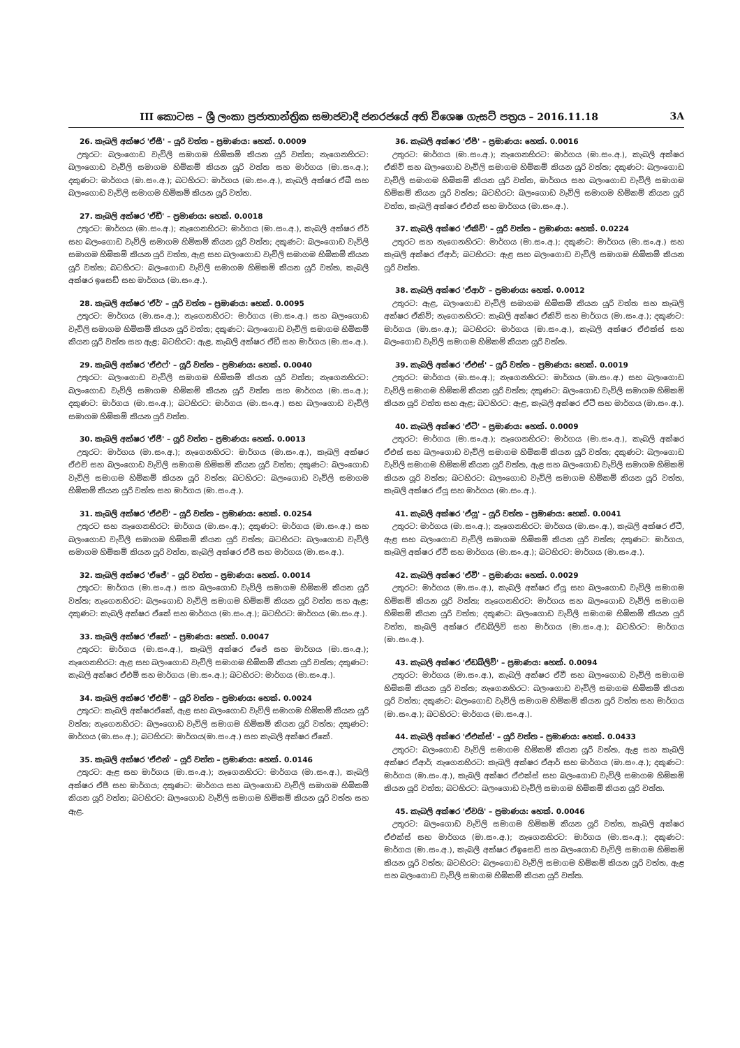III කොටස – ශ්‍රී ලංකා ප්‍රජාතාන්ත්‍රික සමාජවාදී ජනරජයේ අති විශෙෂ ගැසට් පත්‍රය – 2016.11.18 3A
26. කැබලි අක්ෂර 'ඒසී' – යූරි වත්ත – ප්‍රමාණය: හෙක්. 0.0009
උතුරට: බලංගොඩ වැව්ලි සමාගම හිමිකම් කියන යූරි වත්ත; නැගෙනහිරට: බලංගොඩ වැව්ලි සමාගම හිමිකම් කියන යූරි වත්ත සහ මාර්ගය (මා.සං.අ.); දකුණට: මාර්ගය (මා.සං.අ.); බටහිරට: මාර්ගය (මා.සං.අ.), කැබලි අක්ෂර ඒබී සහ බලංගොඩ වැව්ලි සමාගම හිමිකම් කියන යූරි වත්ත.
27. කැබලි අක්ෂර 'ඒඩී' – ප්‍රමාණය: හෙක්. 0.0018
උතුරට: මාර්ගය (මා.සං.අ.); නැගෙනහිරට: මාර්ගය (මා.සං.අ.), කැබලි අක්ෂර ඒර් සහ බලංගොඩ වැව්ලි සමාගම හිමිකම් කියන යූරි වත්ත; දකුණට: බලංගොඩ වැව්ලි සමාගම හිමිකම් කියන යූරි වත්ත, ඇළ සහ බලංගොඩ වැව්ලි සමාගම හිමිකම් කියන යූරි වත්ත; බටහිරට: බලංගොඩ වැව්ලි සමාගම හිමිකම් කියන යූරි වත්ත, කැබලි අක්ෂර ඉසෙඩ් සහ මාර්ගය (මා.සං.අ.).
28. කැබලි අක්ෂර 'ඒර්' – යූරි වත්ත – ප්‍රමාණය: හෙක්. 0.0095
උතුරට: මාර්ගය (මා.සං.අ.); නැගෙනහිරට: මාර්ගය (මා.සං.අ.) සහ බලංගොඩ වැව්ලි සමාගම හිමිකම් කියන යූරි වත්ත; දකුණට: බලංගොඩ වැව්ලි සමාගම හිමිකම් කියන යූරි වත්ත සහ ඇළ; බටහිරට: ඇළ, කැබලි අක්ෂර ඒඩී සහ මාර්ගය (මා.සං.අ.).
29. කැබලි අක්ෂර 'ඒඑෆ්' – යූරි වත්ත – ප්‍රමාණය: හෙක්. 0.0040
උතුරට: බලංගොඩ වැව්ලි සමාගම හිමිකම් කියන යූරි වත්ත; නැගෙනහිරට: බලංගොඩ වැව්ලි සමාගම හිමිකම් කියන යූරි වත්ත සහ මාර්ගය (මා.සං.අ.); දකුණට: මාර්ගය (මා.සං.අ.); බටහිරට: මාර්ගය (මා.සං.අ.) සහ බලංගොඩ වැව්ලි සමාගම හිමිකම් කියන යූරි වත්ත.
30. කැබලි අක්ෂර 'ඒජී' – යූරි වත්ත – ප්‍රමාණය: හෙක්. 0.0013
උතුරට: මාර්ගය (මා.සං.අ.); නැගෙනහිරට: මාර්ගය (මා.සං.අ.), කැබලි අක්ෂර ඒඑච් සහ බලංගොඩ වැව්ලි සමාගම හිමිකම් කියන යූරි වත්ත; දකුණට: බලංගොඩ වැව්ලි සමාගම හිමිකම් කියන යූරි වත්ත; බටහිරට: බලංගොඩ වැව්ලි සමාගම හිමිකම් කියන යූරි වත්ත සහ මාර්ගය (මා.සං.අ.).
31. කැබලි අක්ෂර 'ඒඑච්' – යූරි වත්ත – ප්‍රමාණය: හෙක්. 0.0254
උතුරට සහ නැගෙනහිරට: මාර්ගය (මා.සං.අ.); දකුණට: මාර්ගය (මා.සං.අ.) සහ බලංගොඩ වැව්ලි සමාගම හිමිකම් කියන යූරි වත්ත; බටහිරට: බලංගොඩ වැව්ලි සමාගම හිමිකම් කියන යූරි වත්ත, කැබලි අක්ෂර ඒජී සහ මාර්ගය (මා.සං.අ.).
32. කැබලි අක්ෂර 'ඒජේ' – යූරි වත්ත – ප්‍රමාණය: හෙක්. 0.0014
උතුරට: මාර්ගය (මා.සං.අ.) සහ බලංගොඩ වැව්ලි සමාගම හිමිකම් කියන යූරි වත්ත; නැගෙනහිරට: බලංගොඩ වැව්ලි සමාගම හිමිකම් කියන යූරි වත්ත සහ ඇළ; දකුණට: කැබලි අක්ෂර ඒකේ සහ මාර්ගය (මා.සං.අ.); බටහිරට: මාර්ගය (මා.සං.අ.).
33. කැබලි අක්ෂර 'ඒකේ' – ප්‍රමාණය: හෙක්. 0.0047
උතුරට: මාර්ගය (මා.සං.අ.), කැබලි අක්ෂර ඒජේ සහ මාර්ගය (මා.සං.අ.); නැගෙනහිරට: ඇළ සහ බලංගොඩ වැව්ලි සමාගම හිමිකම් කියන යූරි වත්ත; දකුණට: කැබලි අක්ෂර ඒඑම් සහ මාර්ගය (මා.සං.අ.); බටහිරට: මාර්ගය (මා.සං.අ.).
34. කැබලි අක්ෂර 'ඒඑම්' – යූරි වත්ත – ප්‍රමාණය: හෙක්. 0.0024
උතුරට: කැබලි අක්ෂරඒකේ, ඇළ සහ බලංගොඩ වැව්ලි සමාගම හිමිකම් කියන යූරි වත්ත; නැගෙනහිරට: බලංගොඩ වැව්ලි සමාගම හිමිකම් කියන යූරි වත්ත; දකුණට: මාර්ගය (මා.සං.අ.); බටහිරට: මාර්ගය(මා.සං.අ.) සහ කැබලි අක්ෂර ඒකේ.
35. කැබලි අක්ෂර 'ඒඑන්' – යූරි වත්ත – ප්‍රමාණය: හෙක්. 0.0146
උතුරට: ඇළ සහ මාර්ගය (මා.සං.අ.); නැගෙනහිරට: මාර්ගය (මා.සං.අ.), කැබලි අක්ෂර ඒපී සහ මාර්ගය; දකුණට: මාර්ගය සහ බලංගොඩ වැව්ලි සමාගම හිමිකම් කියන යූරි වත්ත; බටහිරට: බලංගොඩ වැව්ලි සමාගම හිමිකම් කියන යූරි වත්ත සහ ඇළ.
36. කැබලි අක්ෂර 'ඒපී' – ප්‍රමාණය: හෙක්. 0.0016
උතුරට: මාර්ගය (මා.සං.අ.); නැගෙනහිරට: මාර්ගය (මා.සං.අ.), කැබලි අක්ෂර ඒකිව් සහ බලංගොඩ වැව්ලි සමාගම හිමිකම් කියන යූරි වත්ත; දකුණට: බලංගොඩ වැව්ලි සමාගම හිමිකම් කියන යූරි වත්ත, මාර්ගය සහ බලංගොඩ වැව්ලි සමාගම හිමිකම් කියන යූරි වත්ත; බටහිරට: බලංගොඩ වැව්ලි සමාගම හිමිකම් කියන යූරි වත්ත, කැබලි අක්ෂර ඒඑන් සහ මාර්ගය (මා.සං.අ.).
37. කැබලි අක්ෂර 'ඒකිව්' – යූරි වත්ත – ප්‍රමාණය: හෙක්. 0.0224
උතුරට සහ නැගෙනහිරට: මාර්ගය (මා.සං.අ.); දකුණට: මාර්ගය (මා.සං.අ.) සහ කැබලි අක්ෂර ඒආර්; බටහිරට: ඇළ සහ බලංගොඩ වැව්ලි සමාගම හිමිකම් කියන යූරි වත්ත.
38. කැබලි අක්ෂර 'ඒආර්' – ප්‍රමාණය: හෙක්. 0.0012
උතුරට: ඇළ, බලංගොඩ වැව්ලි සමාගම හිමිකම් කියන යූරි වත්ත සහ කැබලි අක්ෂර ඒකිව්; නැගෙනහිරට: කැබලි අක්ෂර ඒකිව් සහ මාර්ගය (මා.සං.අ.); දකුණට: මාර්ගය (මා.සං.අ.); බටහිරට: මාර්ගය (මා.සං.අ.), කැබලි අක්ෂර ඒඑක්ස් සහ බලංගොඩ වැව්ලි සමාගම හිමිකම් කියන යූරි වත්ත.
39. කැබලි අක්ෂර 'ඒඑස්' – යූරි වත්ත – ප්‍රමාණය: හෙක්. 0.0019
උතුරට: මාර්ගය (මා.සං.අ.); නැගෙනහිරට: මාර්ගය (මා.සං.අ.) සහ බලංගොඩ වැව්ලි සමාගම හිමිකම් කියන යූරි වත්ත; දකුණට: බලංගොඩ වැව්ලි සමාගම හිමිකම් කියන යූරි වත්ත සහ ඇළ; බටහිරට: ඇළ, කැබලි අක්ෂර ඒටී සහ මාර්ගය (මා.සං.අ.).
40. කැබලි අක්ෂර 'ඒටී' – ප්‍රමාණය: හෙක්. 0.0009
උතුරට: මාර්ගය (මා.සං.අ.); නැගෙනහිරට: මාර්ගය (මා.සං.අ.), කැබලි අක්ෂර ඒඑස් සහ බලංගොඩ වැව්ලි සමාගම හිමිකම් කියන යූරි වත්ත; දකුණට: බලංගොඩ වැව්ලි සමාගම හිමිකම් කියන යූරි වත්ත, ඇළ සහ බලංගොඩ වැව්ලි සමාගම හිමිකම් කියන යූරි වත්ත; බටහිරට: බලංගොඩ වැව්ලි සමාගම හිමිකම් කියන යූරි වත්ත, කැබලි අක්ෂර ඒයූ සහ මාර්ගය (මා.සං.අ.).
41. කැබලි අක්ෂර 'ඒයූ' – යූරි වත්ත – ප්‍රමාණය: හෙක්. 0.0041
උතුරට: මාර්ගය (මා.සං.අ.); නැගෙනහිරට: මාර්ගය (මා.සං.අ.), කැබලි අක්ෂර ඒටී, ඇළ සහ බලංගොඩ වැව්ලි සමාගම හිමිකම් කියන යූරි වත්ත; දකුණට: මාර්ගය, කැබලි අක්ෂර ඒවී සහ මාර්ගය (මා.සං.අ.); බටහිරට: මාර්ගය (මා.සං.අ.).
42. කැබලි අක්ෂර 'ඒවී' – ප්‍රමාණය: හෙක්. 0.0029
උතුරට: මාර්ගය (මා.සං.අ.), කැබලි අක්ෂර ඒයූ සහ බලංගොඩ වැව්ලි සමාගම හිමිකම් කියන යූරි වත්ත; නැගෙනහිරට: මාර්ගය සහ බලංගොඩ වැව්ලි සමාගම හිමිකම් කියන යූරි වත්ත; දකුණට: බලංගොඩ වැව්ලි සමාගම හිමිකම් කියන යූරි වත්ත, කැබලි අක්ෂර ඒඩබ්ලිව් සහ මාර්ගය (මා.සං.අ.); බටහිරට: මාර්ගය (මා.සං.අ.).
43. කැබලි අක්ෂර 'ඒඩබ්ලිව්' – ප්‍රමාණය: හෙක්. 0.0094
උතුරට: මාර්ගය (මා.සං.අ.), කැබලි අක්ෂර ඒවී සහ බලංගොඩ වැව්ලි සමාගම හිමිකම් කියන යූරි වත්ත; නැගෙනහිරට: බලංගොඩ වැව්ලි සමාගම හිමිකම් කියන යූරි වත්ත; දකුණට: බලංගොඩ වැව්ලි සමාගම හිමිකම් කියන යූරි වත්ත සහ මාර්ගය (මා.සං.අ.); බටහිරට: මාර්ගය (මා.සං.අ.).
44. කැබලි අක්ෂර 'ඒඑක්ස්' – යූරි වත්ත – ප්‍රමාණය: හෙක්. 0.0433
උතුරට: බලංගොඩ වැව්ලි සමාගම හිමිකම් කියන යූරි වත්ත, ඇළ සහ කැබලි අක්ෂර ඒආර්; නැගෙනහිරට: කැබලි අක්ෂර ඒආර් සහ මාර්ගය (මා.සං.අ.); දකුණට: මාර්ගය (මා.සං.අ.), කැබලි අක්ෂර ඒඑක්ස් සහ බලංගොඩ වැව්ලි සමාගම හිමිකම් කියන යූරි වත්ත; බටහිරට: බලංගොඩ වැව්ලි සමාගම හිමිකම් කියන යූරි වත්ත.
45. කැබලි අක්ෂර 'ඒවයි' – ප්‍රමාණය: හෙක්. 0.0046
උතුරට: බලංගොඩ වැව්ලි සමාගම හිමිකම් කියන යූරි වත්ත, කැබලි අක්ෂර ඒඑක්ස් සහ මාර්ගය (මා.සං.අ.); නැගෙනහිරට: මාර්ගය (මා.සං.අ.); දකුණට: මාර්ගය (මා.සං.අ.), කැබලි අක්ෂර ඒඉසෙඩ් සහ බලංගොඩ වැව්ලි සමාගම හිමිකම් කියන යූරි වත්ත; බටහිරට: බලංගොඩ වැව්ලි සමාගම හිමිකම් කියන යූරි වත්ත, ඇළ සහ බලංගොඩ වැව්ලි සමාගම හිමිකම් කියන යූරි වත්ත.